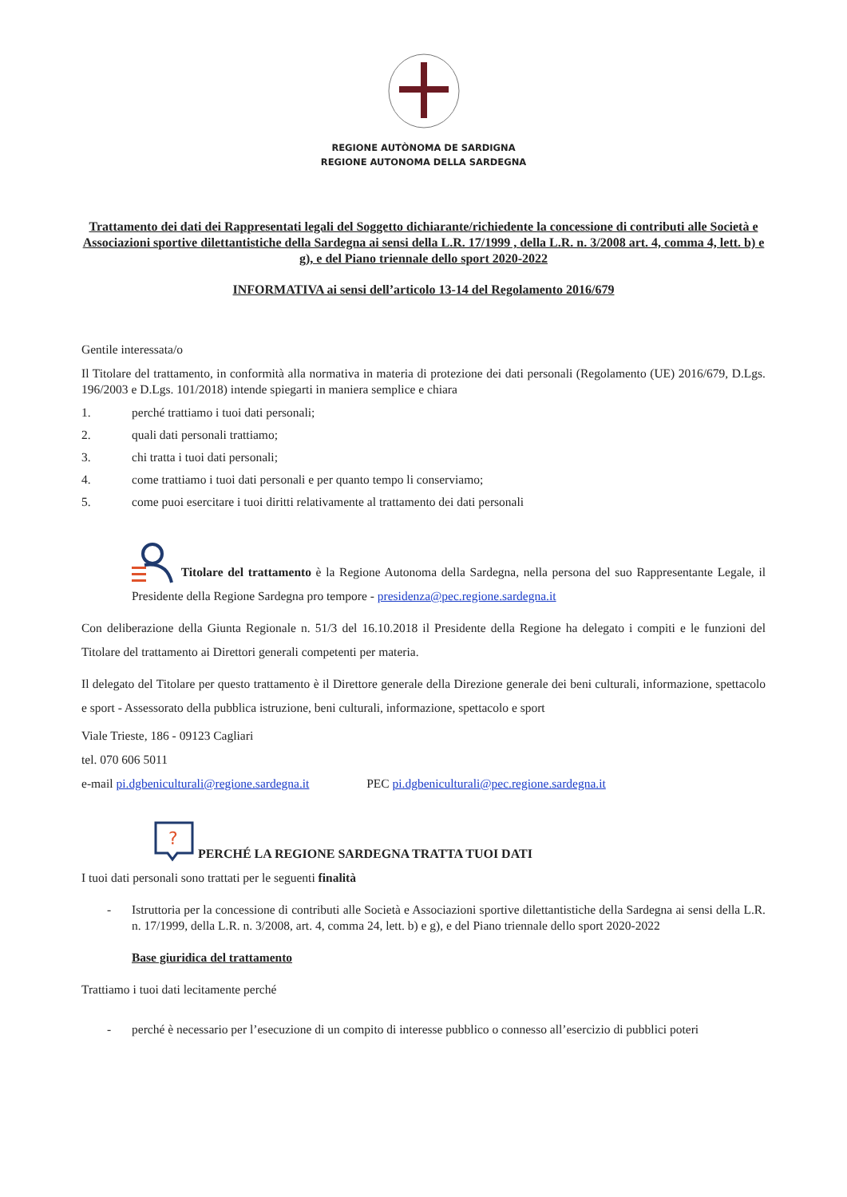REGIONE AUTÒNOMA DE SARDIGNA
REGIONE AUTONOMA DELLA SARDEGNA
Trattamento dei dati dei Rappresentati legali del Soggetto dichiarante/richiedente la concessione di contributi alle Società e Associazioni sportive dilettantistiche della Sardegna ai sensi della L.R. 17/1999 , della L.R. n. 3/2008 art. 4, comma 4, lett. b) e g), e del Piano triennale dello sport 2020-2022
INFORMATIVA ai sensi dell’articolo 13-14 del Regolamento 2016/679
Gentile interessata/o
Il Titolare del trattamento, in conformità alla normativa in materia di protezione dei dati personali (Regolamento (UE) 2016/679, D.Lgs. 196/2003 e D.Lgs. 101/2018) intende spiegarti in maniera semplice e chiara
1. perché trattiamo i tuoi dati personali;
2. quali dati personali trattiamo;
3. chi tratta i tuoi dati personali;
4. come trattiamo i tuoi dati personali e per quanto tempo li conserviamo;
5. come puoi esercitare i tuoi diritti relativamente al trattamento dei dati personali
Titolare del trattamento è la Regione Autonoma della Sardegna, nella persona del suo Rappresentante Legale, il Presidente della Regione Sardegna pro tempore - presidenza@pec.regione.sardegna.it
Con deliberazione della Giunta Regionale n. 51/3 del 16.10.2018 il Presidente della Regione ha delegato i compiti e le funzioni del Titolare del trattamento ai Direttori generali competenti per materia.
Il delegato del Titolare per questo trattamento è il Direttore generale della Direzione generale dei beni culturali, informazione, spettacolo e sport - Assessorato della pubblica istruzione, beni culturali, informazione, spettacolo e sport
Viale Trieste, 186 - 09123 Cagliari
tel. 070 606 5011
e-mail pi.dgbeniculturali@regione.sardegna.it PEC pi.dgbeniculturali@pec.regione.sardegna.it
?
PERCHÉ LA REGIONE SARDEGNA TRATTA TUOI DATI
I tuoi dati personali sono trattati per le seguenti finalità
- Istruttoria per la concessione di contributi alle Società e Associazioni sportive dilettantistiche della Sardegna ai sensi della L.R. n. 17/1999, della L.R. n. 3/2008, art. 4, comma 24, lett. b) e g), e del Piano triennale dello sport 2020-2022
Base giuridica del trattamento
Trattiamo i tuoi dati lecitamente perché
- perché è necessario per l’esecuzione di un compito di interesse pubblico o connesso all’esercizio di pubblici poteri